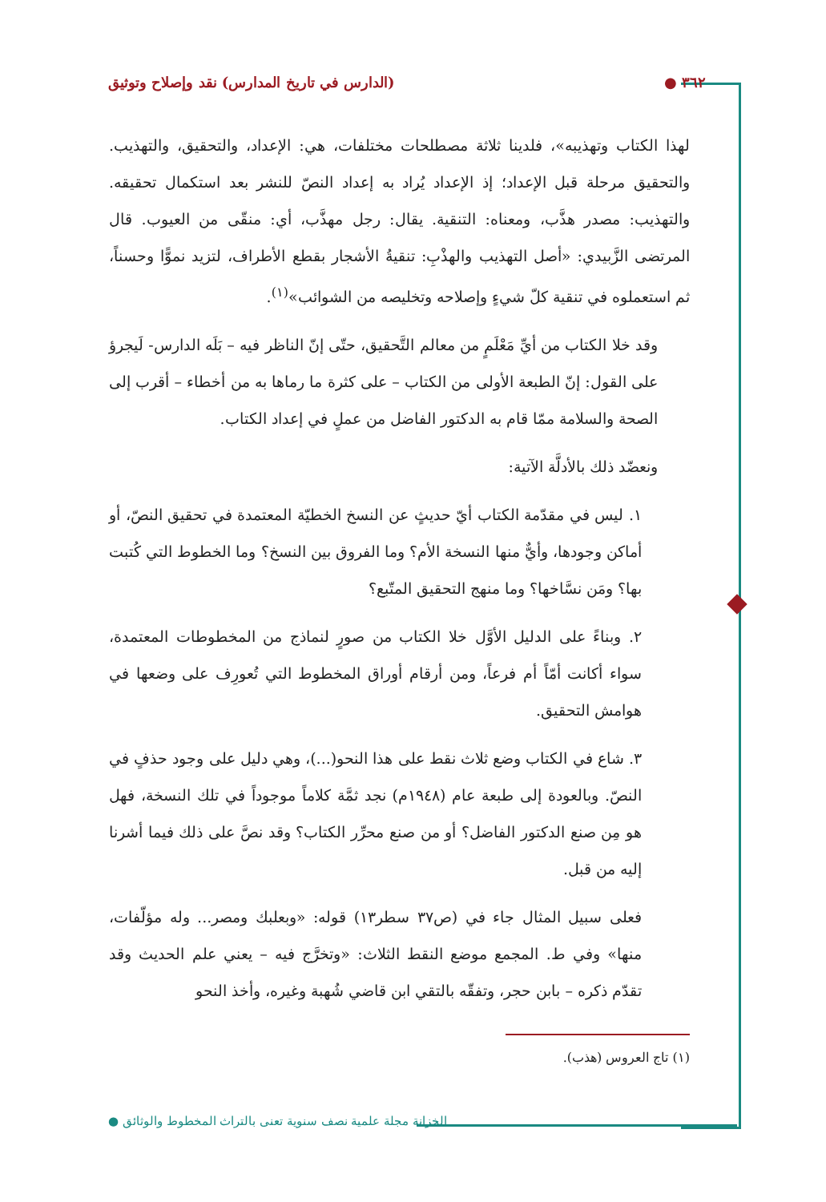٣٦٢ ● (الدارس في تاريخ المدارس) نقد وإصلاح وتوثيق
لهذا الكتاب وتهذيبه»، فلدينا ثلاثة مصطلحات مختلفات، هي: الإعداد، والتحقيق، والتهذيب. والتحقيق مرحلة قبل الإعداد؛ إذ الإعداد يُراد به إعداد النصّ للنشر بعد استكمال تحقيقه. والتهذيب: مصدر هذَّب، ومعناه: التنقية. يقال: رجل مهذَّب، أي: منقّى من العيوب. قال المرتضى الزَّبيدي: «أصل التهذيب والهذْبِ: تنقيةُ الأشجار بقطع الأطراف، لتزيد نموًّا وحسناً، ثم استعملوه في تنقية كلّ شيءٍ وإصلاحه وتخليصه من الشوائب»<sup>(١)</sup>.
وقد خلا الكتاب من أيِّ مَعْلَمٍ من معالم التَّحقيق، حتّى إنّ الناظر فيه – بَلَه الدارس- لَيجرؤ على القول: إنّ الطبعة الأولى من الكتاب – على كثرة ما رماها به من أخطاء – أقرب إلى الصحة والسلامة ممّا قام به الدكتور الفاضل من عملٍ في إعداد الكتاب.
ونعضّد ذلك بالأدلَّة الآتية:
١. ليس في مقدّمة الكتاب أيّ حديثٍ عن النسخ الخطيّة المعتمدة في تحقيق النصّ، أو أماكن وجودها، وأيٌّ منها النسخة الأم؟ وما الفروق بين النسخ؟ وما الخطوط التي كُتبت بها؟ ومَن نسَّاخها؟ وما منهج التحقيق المتّبع؟
٢. وبناءً على الدليل الأوَّل خلا الكتاب من صورٍ لنماذج من المخطوطات المعتمدة، سواء أكانت أمّاً أم فرعاً، ومن أرقام أوراق المخطوط التي تُعورِف على وضعها في هوامش التحقيق.
٣. شاع في الكتاب وضع ثلاث نقط على هذا النحو(...)، وهي دليل على وجود حذفٍ في النصّ. وبالعودة إلى طبعة عام (١٩٤٨م) نجد ثمَّة كلاماً موجوداً في تلك النسخة، فهل هو مِن صنع الدكتور الفاضل؟ أو من صنع محرِّر الكتاب؟ وقد نصَّ على ذلك فيما أشرنا إليه من قبل.
فعلى سبيل المثال جاء في (ص٣٧ سطر١٣) قوله: «وبعلبك ومصر... وله مؤلّفات، منها» وفي ط. المجمع موضع النقط الثلاث: «وتخرَّج فيه – يعني علم الحديث وقد تقدّم ذكره – بابن حجر، وتفقّه بالتقي ابن قاضي شُهبة وغيره، وأخذ النحو
(١) تاج العروس (هذب).
الخزانة مجلة علمية نصف سنوية تعنى بالتراث المخطوط والوثائق ●